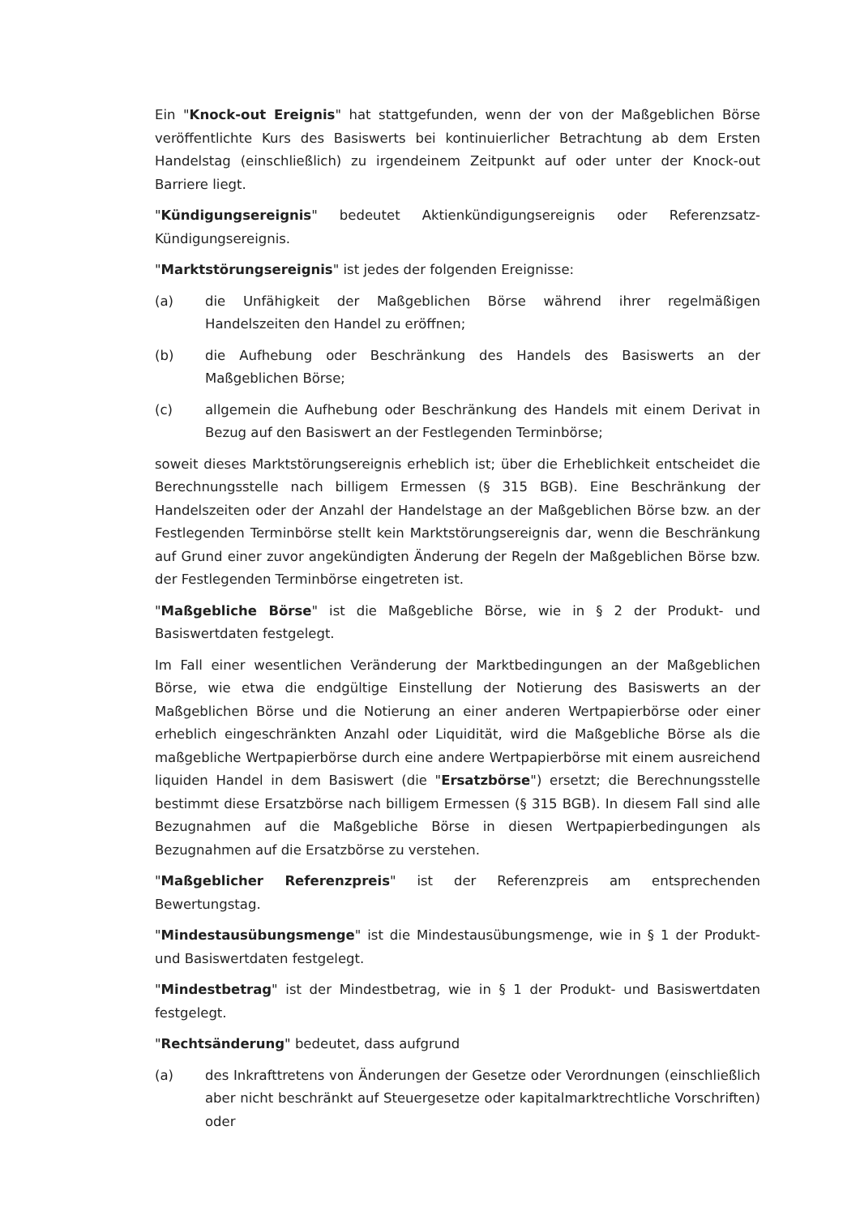Ein "Knock-out Ereignis" hat stattgefunden, wenn der von der Maßgeblichen Börse veröffentlichte Kurs des Basiswerts bei kontinuierlicher Betrachtung ab dem Ersten Handelstag (einschließlich) zu irgendeinem Zeitpunkt auf oder unter der Knock-out Barriere liegt.
"Kündigungsereignis" bedeutet Aktienkündigungsereignis oder Referenzsatz-Kündigungsereignis.
"Marktstörungsereignis" ist jedes der folgenden Ereignisse:
(a) die Unfähigkeit der Maßgeblichen Börse während ihrer regelmäßigen Handelszeiten den Handel zu eröffnen;
(b) die Aufhebung oder Beschränkung des Handels des Basiswerts an der Maßgeblichen Börse;
(c) allgemein die Aufhebung oder Beschränkung des Handels mit einem Derivat in Bezug auf den Basiswert an der Festlegenden Terminbörse;
soweit dieses Marktstörungsereignis erheblich ist; über die Erheblichkeit entscheidet die Berechnungsstelle nach billigem Ermessen (§ 315 BGB). Eine Beschränkung der Handelszeiten oder der Anzahl der Handelstage an der Maßgeblichen Börse bzw. an der Festlegenden Terminbörse stellt kein Marktstörungsereignis dar, wenn die Beschränkung auf Grund einer zuvor angekündigten Änderung der Regeln der Maßgeblichen Börse bzw. der Festlegenden Terminbörse eingetreten ist.
"Maßgebliche Börse" ist die Maßgebliche Börse, wie in § 2 der Produkt- und Basiswertdaten festgelegt.
Im Fall einer wesentlichen Veränderung der Marktbedingungen an der Maßgeblichen Börse, wie etwa die endgültige Einstellung der Notierung des Basiswerts an der Maßgeblichen Börse und die Notierung an einer anderen Wertpapierbörse oder einer erheblich eingeschränkten Anzahl oder Liquidität, wird die Maßgebliche Börse als die maßgebliche Wertpapierbörse durch eine andere Wertpapierbörse mit einem ausreichend liquiden Handel in dem Basiswert (die "Ersatzbörse") ersetzt; die Berechnungsstelle bestimmt diese Ersatzbörse nach billigem Ermessen (§ 315 BGB). In diesem Fall sind alle Bezugnahmen auf die Maßgebliche Börse in diesen Wertpapierbedingungen als Bezugnahmen auf die Ersatzbörse zu verstehen.
"Maßgeblicher Referenzpreis" ist der Referenzpreis am entsprechenden Bewertungstag.
"Mindestausübungsmenge" ist die Mindestausübungsmenge, wie in § 1 der Produkt- und Basiswertdaten festgelegt.
"Mindestbetrag" ist der Mindestbetrag, wie in § 1 der Produkt- und Basiswertdaten festgelegt.
"Rechtsänderung" bedeutet, dass aufgrund
(a) des Inkrafttretens von Änderungen der Gesetze oder Verordnungen (einschließlich aber nicht beschränkt auf Steuergesetze oder kapitalmarktrechtliche Vorschriften) oder